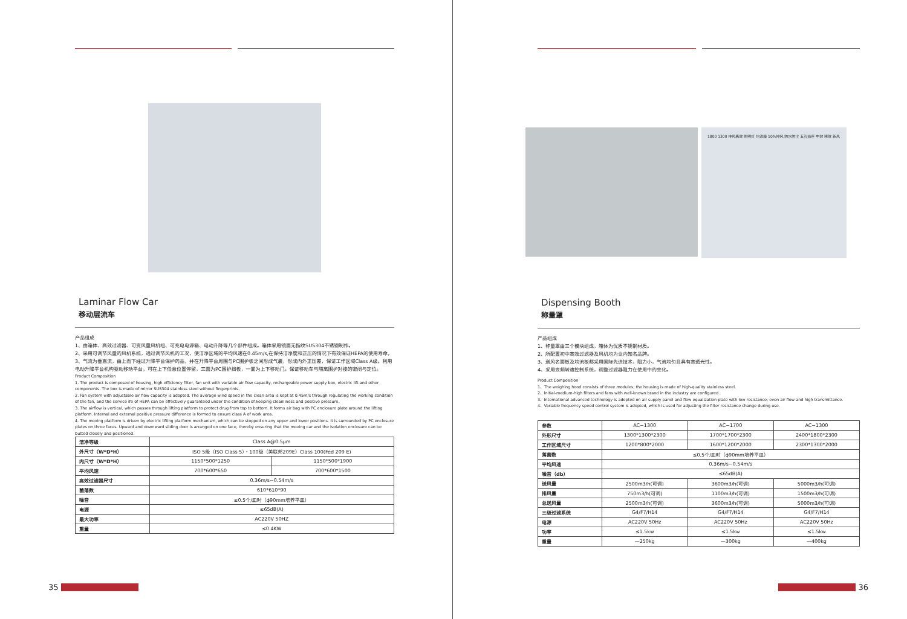Laminar Flow Car
移动层流车
产品组成
1、由箱体、高效过滤器、可变风量风机组、可充电电源箱、电动升降等几个部件组成。箱体采用镜面无指纹SUS304不锈钢制作。
2、采用可调节风量的风机系统，通过调节风机的工况，使洁净区域的平均风速在0.45m/s,在保持洁净度和正压的情况下有效保证HEPA的使用寿命。
3、气流为垂直流，由上而下经过升降平台保护药品，并在升降平台周围与PC围护板之间形成气囊，形成内外正压差，保证工作区域Class A级。利用电动升降平台机构驱动移动平台，可在上下任意位置停留，三面为PC围护挡板，一面为上下移动门。保证移动车与隔离围护对接的密闭与定位。
Product Composition
1. The product is composed of housing, high efficiency filter, fan unit with variable air flow capacity, rechargeable power supply box, electric lift and other components. The box is made of mirror SUS304 stainless steel without fingerprints.
2. Fan system with adjustable air flow capacity is adopted. The average wind speed in the clean area is kept at 0.45m/s through regulating the working condition of the fan, and the service ife of HEPA can be effectively guaranteed under the condition of keeping cleanliness and positive pressure.
3. The airflow is vertical, which passes through lifting platform to protect drug from top to bottom. It forms air bag with PC enclosure plate around the lifting platform. Internal and external positive pressure difference is formed to ensure class A of work area.
4. The moving platform is driven by electric lifting platform mechanism, which can be stopped on any upper and lower positions. It is surrounded by PC enclosure plates on three faces. Upward and downward sliding door is arranged on one face, thereby ensuring that the moving car and the isolation enclosure can be butted closely and positioned.
| 洁净等级 | Class A@0.5μm | |
| 外尺寸（W*D*H） | ISO 5级（ISO Class 5）・100级（美联邦209E）Class 100(Fed 209 E) | |
| 内尺寸（W*D*H） | 1150*500*1250 | 1150*500*1900 |
| 平均风速 | 700*600*650 | 700*600*1500 |
| 高效过滤器尺寸 | 0.36m/s~0.54m/s | |
| 菌落数 | 610*610*90 | |
| 噪音 | ≤0.5个/皿时（ϕ90mm培养平皿） | |
| 电源 | ≤65dB(A) | |
| 最大功率 | AC220V 50HZ | |
| 重量 | ≤0.4KW | |
35
1800 1300 排风高效 照明灯 均流膜 10%排风 防水防尘 五孔插座 中效 粗效 新风
Dispensing Booth
称量罩
产品组成
1、称量罩由三个模块组成，箱体为优质不锈钢材质。
2、所配置初中高效过滤器及风机均为业内知名品牌。
3、送风名面板及均流板都采用国际先进技术，阻力小，气流均匀且具有高透光性。
4、采用变频转速控制系统，调整过滤器阻力在使用中的变化。
Product Composition
1、The weighing hood consists of three modules; the housing is made of high-quality stainless steel.
2、Initial-medium-high filters and fans with well-known brand in the industry are configured.
3、International advanced technology is adopted on air supply panel and flow equalization plate with low resistance, even air flow and high transmittance.
4、Variable frequency speed control system is adopted, which is used for adjusting the filter resistance change during use.
| 参数 | AC−1300 | AC−1700 | AC−1300 |
| 外形尺寸 | 1300*1300*2300 | 1700*1700*2300 | 2400*1800*2300 |
| 工作区域尺寸 | 1200*800*2000 | 1600*1200*2000 | 2300*1300*2000 |
| 落菌数 | ≤0.5个/皿时（ϕ90mm培养平皿） | | |
| 平均风速 | 0.36m/s~0.54m/s | | |
| 噪音（db） | ≤65dB(A) | | |
| 送风量 | 2500m3/h(可调) | 3600m3/h(可调) | 5000m3/h(可调) |
| 排风量 | 750m3/h(可调) | 1100m3/h(可调) | 1500m3/h(可调) |
| 总送风量 | 2500m3/h(可调) | 3600m3/h(可调) | 5000m3/h(可调) |
| 三级过滤系统 | G4/F7/H14 | G4/F7/H14 | G4/F7/H14 |
| 电源 | AC220V 50Hz | AC220V 50Hz | AC220V 50Hz |
| 功率 | ≤1.5kw | ≤1.5kw | ≤1.5kw |
| 重量 | —250kg | —300kg | —400kg |
36